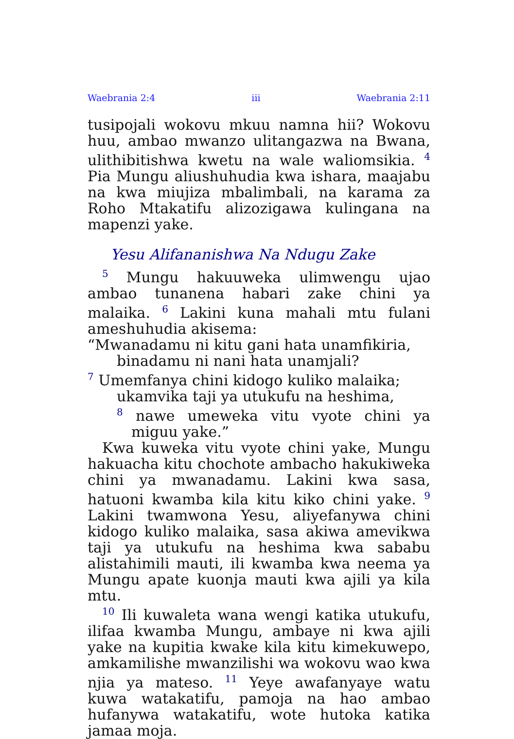Waebrania 2:4 iii Waebrania 2:11
tusipojali wokovu mkuu namna hii? Wokovu huu, ambao mwanzo ulitangazwa na Bwana, ulithibitishwa kwetu na wale waliomsikia. <sup>4</sup> Pia Mungu aliushuhudia kwa ishara, maajabu na kwa miujiza mbalimbali, na karama za Roho Mtakatifu alizozigawa kulingana na mapenzi yake.
Yesu Alifananishwa Na Ndugu Zake
<sup>5</sup> Mungu hakuuweka ulimwengu ujao ambao tunanena habari zake chini ya malaika. <sup>6</sup> Lakini kuna mahali mtu fulani ameshuhudia akisema:
“Mwanadamu ni kitu gani hata unamfikiria,
binadamu ni nani hata unamjali?
<sup>7</sup> Umemfanya chini kidogo kuliko malaika;
ukamvika taji ya utukufu na heshima,
<sup>8</sup> nawe umeweka vitu vyote chini ya miguu yake.”
Kwa kuweka vitu vyote chini yake, Mungu hakuacha kitu chochote ambacho hakukiweka chini ya mwanadamu. Lakini kwa sasa, hatuoni kwamba kila kitu kiko chini yake. <sup>9</sup> Lakini twamwona Yesu, aliyefanywa chini kidogo kuliko malaika, sasa akiwa amevikwa taji ya utukufu na heshima kwa sababu alistahimili mauti, ili kwamba kwa neema ya Mungu apate kuonja mauti kwa ajili ya kila mtu.
<sup>10</sup> Ili kuwaleta wana wengi katika utukufu, ilifaa kwamba Mungu, ambaye ni kwa ajili yake na kupitia kwake kila kitu kimekuwepo, amkamilishe mwanzilishi wa wokovu wao kwa njia ya mateso. <sup>11</sup> Yeye awafanyaye watu kuwa watakatifu, pamoja na hao ambao hufanywa watakatifu, wote hutoka katika jamaa moja.